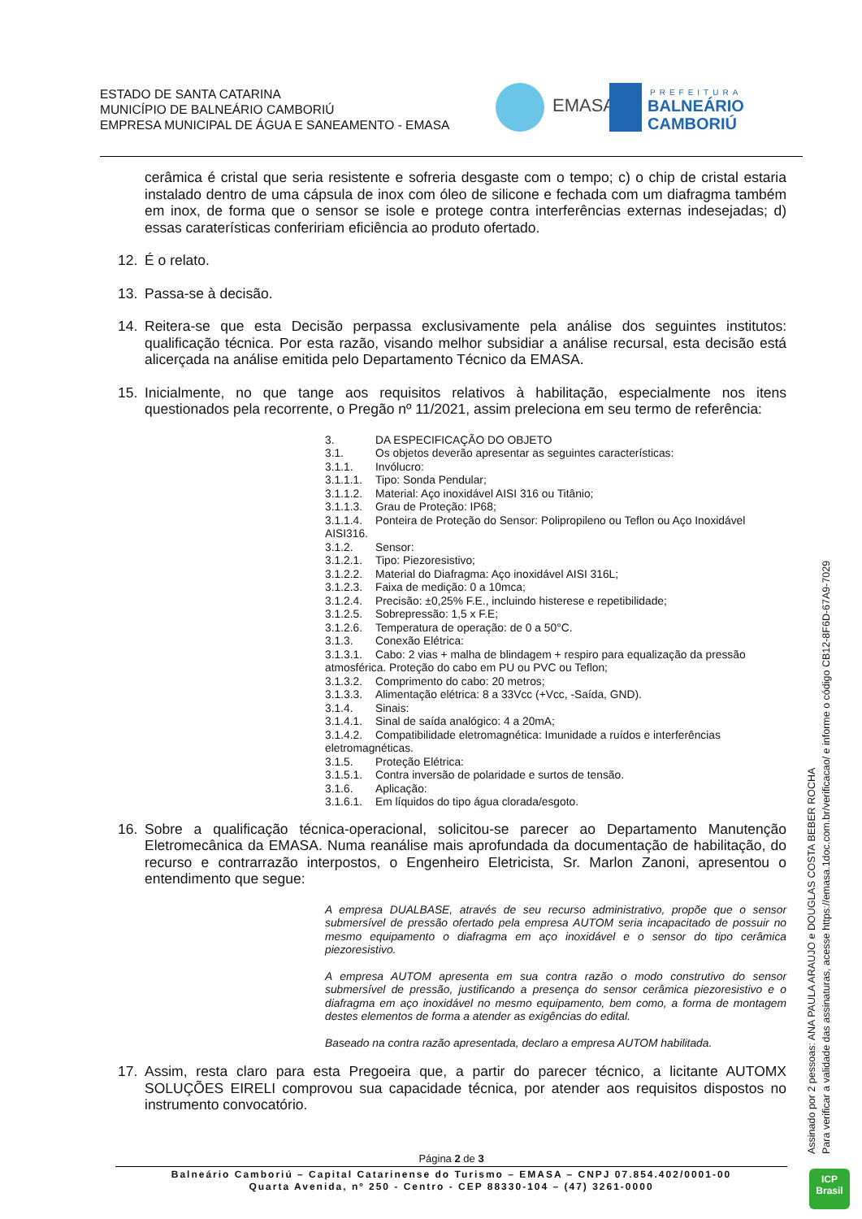ESTADO DE SANTA CATARINA
MUNICÍPIO DE BALNEÁRIO CAMBORIÚ
EMPRESA MUNICIPAL DE ÁGUA E SANEAMENTO - EMASA
EMASA
PREFEITURA
BALNEÁRIO
CAMBORIÚ
cerâmica é cristal que seria resistente e sofreria desgaste com o tempo; c) o chip de cristal estaria instalado dentro de uma cápsula de inox com óleo de silicone e fechada com um diafragma também em inox, de forma que o sensor se isole e protege contra interferências externas indesejadas; d) essas caraterísticas confeririam eficiência ao produto ofertado.
12. É o relato.
13. Passa-se à decisão.
14. Reitera-se que esta Decisão perpassa exclusivamente pela análise dos seguintes institutos: qualificação técnica. Por esta razão, visando melhor subsidiar a análise recursal, esta decisão está alicerçada na análise emitida pelo Departamento Técnico da EMASA.
15. Inicialmente, no que tange aos requisitos relativos à habilitação, especialmente nos itens questionados pela recorrente, o Pregão nº 11/2021, assim preleciona em seu termo de referência:
3. DA ESPECIFICAÇÃO DO OBJETO
3.1. Os objetos deverão apresentar as seguintes características:
3.1.1. Invólucro:
3.1.1.1. Tipo: Sonda Pendular;
3.1.1.2. Material: Aço inoxidável AISI 316 ou Titânio;
3.1.1.3. Grau de Proteção: IP68;
3.1.1.4. Ponteira de Proteção do Sensor: Polipropileno ou Teflon ou Aço Inoxidável
AISI316.
3.1.2. Sensor:
3.1.2.1. Tipo: Piezoresistivo;
3.1.2.2. Material do Diafragma: Aço inoxidável AISI 316L;
3.1.2.3. Faixa de medição: 0 a 10mca;
3.1.2.4. Precisão: ±0,25% F.E., incluindo histerese e repetibilidade;
3.1.2.5. Sobrepressão: 1,5 x F.E;
3.1.2.6. Temperatura de operação: de 0 a 50°C.
3.1.3. Conexão Elétrica:
3.1.3.1. Cabo: 2 vias + malha de blindagem + respiro para equalização da pressão
atmosférica. Proteção do cabo em PU ou PVC ou Teflon;
3.1.3.2. Comprimento do cabo: 20 metros;
3.1.3.3. Alimentação elétrica: 8 a 33Vcc (+Vcc, -Saída, GND).
3.1.4. Sinais:
3.1.4.1. Sinal de saída analógico: 4 a 20mA;
3.1.4.2. Compatibilidade eletromagnética: Imunidade a ruídos e interferências
eletromagnéticas.
3.1.5. Proteção Elétrica:
3.1.5.1. Contra inversão de polaridade e surtos de tensão.
3.1.6. Aplicação:
3.1.6.1. Em líquidos do tipo água clorada/esgoto.
16. Sobre a qualificação técnica-operacional, solicitou-se parecer ao Departamento Manutenção Eletromecânica da EMASA. Numa reanálise mais aprofundada da documentação de habilitação, do recurso e contrarrazão interpostos, o Engenheiro Eletricista, Sr. Marlon Zanoni, apresentou o entendimento que segue:
A empresa DUALBASE, através de seu recurso administrativo, propõe que o sensor submersível de pressão ofertado pela empresa AUTOM seria incapacitado de possuir no mesmo equipamento o diafragma em aço inoxidável e o sensor do tipo cerâmica piezoresistivo.
A empresa AUTOM apresenta em sua contra razão o modo construtivo do sensor submersível de pressão, justificando a presença do sensor cerâmica piezoresistivo e o diafragma em aço inoxidável no mesmo equipamento, bem como, a forma de montagem destes elementos de forma a atender as exigências do edital.
Baseado na contra razão apresentada, declaro a empresa AUTOM habilitada.
17. Assim, resta claro para esta Pregoeira que, a partir do parecer técnico, a licitante AUTOMX SOLUÇÕES EIRELI comprovou sua capacidade técnica, por atender aos requisitos dispostos no instrumento convocatório.
Página 2 de 3
Balneário Camboriú – Capital Catarinense do Turismo – EMASA – CNPJ 07.854.402/0001-00
Quarta Avenida, nº 250 - Centro - CEP 88330-104 – (47) 3261-0000
Assinado por 2 pessoas: ANA PAULA ARAUJO e DOUGLAS COSTA BEBER ROCHA
Para verificar a validade das assinaturas, acesse https://emasa.1doc.com.br/verificacao/ e informe o código CB12-8F6D-67A9-7029
ICP
Brasil